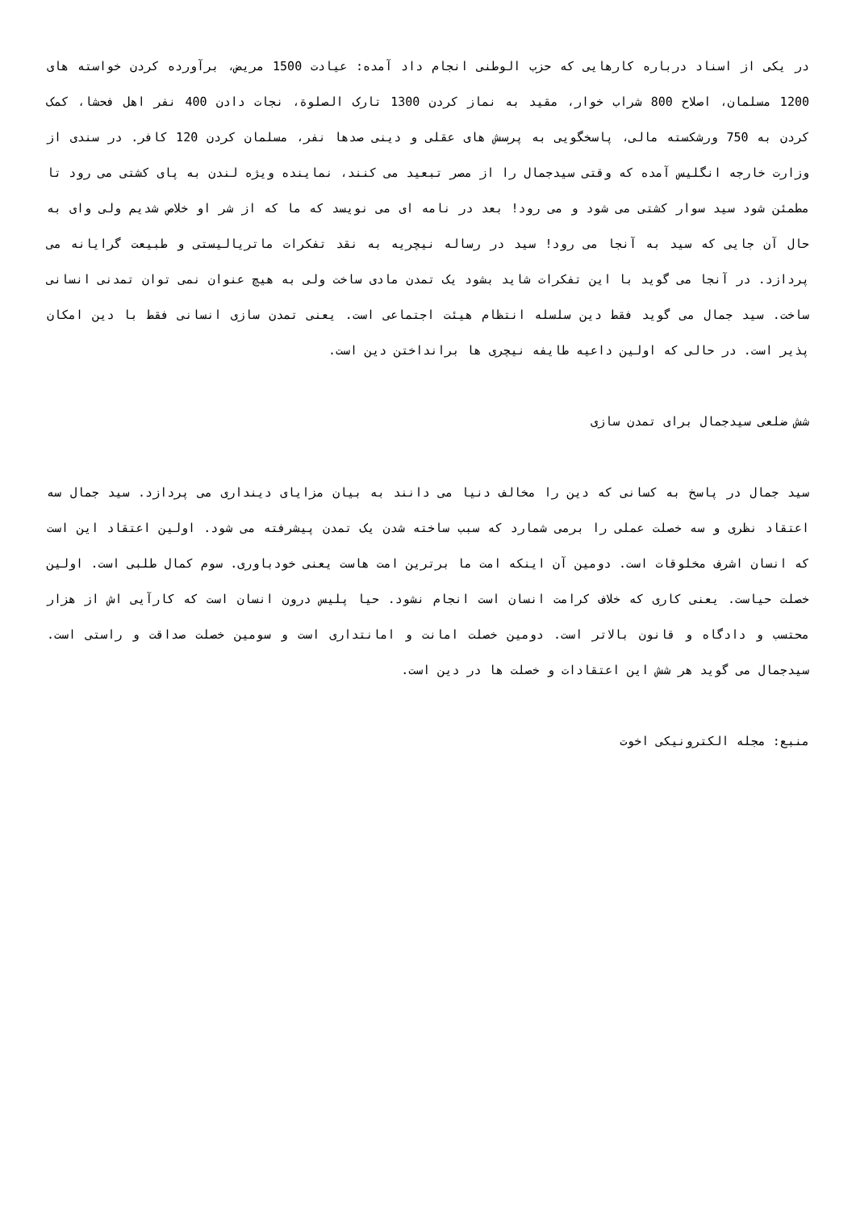در یکی از اسناد درباره کارهایی که حزب الوطنی انجام داد آمده: عیادت 1500 مریض، برآورده کردن خواسته های 1200 مسلمان، اصلاح 800 شراب خوار، مقید به نماز کردن 1300 تارک الصلوة، نجات دادن 400 نفر اهل فحشا، کمک کردن به 750 ورشکسته مالی، پاسخگویی به پرسش های عقلی و دینی صدها نفر، مسلمان کردن 120 کافر. در سندی از وزارت خارجه انگلیس آمده که وقتی سیدجمال را از مصر تبعید می کنند، نماینده ویژه لندن به پای کشتی می رود تا مطمئن شود سید سوار کشتی می شود و می رود! بعد در نامه ای می نویسد که ما که از شر او خلاص شدیم ولی وای به حال آن جایی که سید به آنجا می رود! سید در رساله نیچریه به نقد تفکرات ماتریالیستی و طبیعت گرایانه می پردازد. در آنجا می گوید با این تفکرات شاید بشود یک تمدن مادی ساخت ولی به هیچ عنوان نمی توان تمدنی انسانی ساخت. سید جمال می گوید فقط دین سلسله انتظام هیئت اجتماعی است. یعنی تمدن سازی انسانی فقط با دین امکان پذیر است. در حالی که اولین داعیه طایفه نیچری ها برانداختن دین است.
شش ضلعی سیدجمال برای تمدن سازی
سید جمال در پاسخ به کسانی که دین را مخالف دنیا می دانند به بیان مزایای دینداری می پردازد. سید جمال سه اعتقاد نظری و سه خصلت عملی را برمی شمارد که سبب ساخته شدن یک تمدن پیشرفته می شود. اولین اعتقاد این است که انسان اشرف مخلوقات است. دومین آن اینکه امت ما برترین امت هاست یعنی خودباوری. سوم کمال طلبی است. اولین خصلت حیاست. یعنی کاری که خلاف کرامت انسان است انجام نشود. حیا پلیس درون انسان است که کارآیی اش از هزار محتسب و دادگاه و قانون بالاتر است. دومین خصلت امانت و امانتداری است و سومین خصلت صداقت و راستی است. سیدجمال می گوید هر شش این اعتقادات و خصلت ها در دین است.
منبع: مجله الکترونیکی اخوت